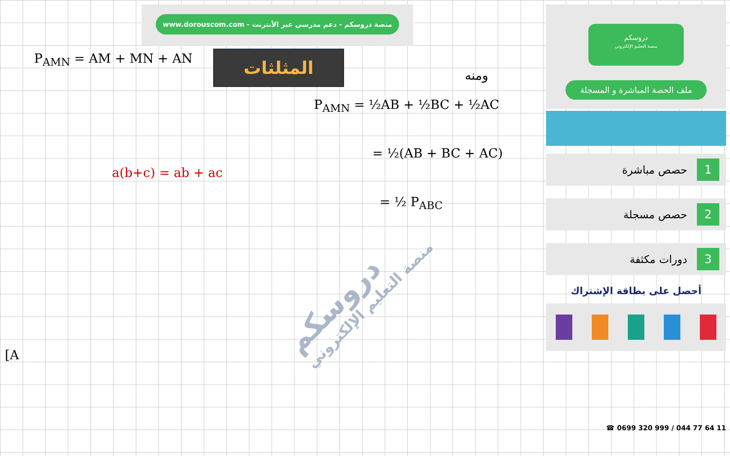www.dorouscom.com - منصة دروسكم - دعم مدرسي عبر الأنترنت
المثلثات
P<sub>AMN</sub> = AM + MN + AN
ومنه
P<sub>AMN</sub> = ½AB + ½BC + ½AC
= ½(AB + BC + AC)
a(b+c) = ab + ac
= ½ P<sub>ABC</sub>
[A
دروسكم
منصة التعليم الإلكتروني
دروسكم
منصة التعليم الإلكتروني
ملف الحصة المباشرة و المسجلة
حصص مباشرة 1
حصص مسجلة 2
دورات مكثفة 3
أحصل على بطاقة الإشتراك
☎ 0699 320 999 / 044 77 64 11